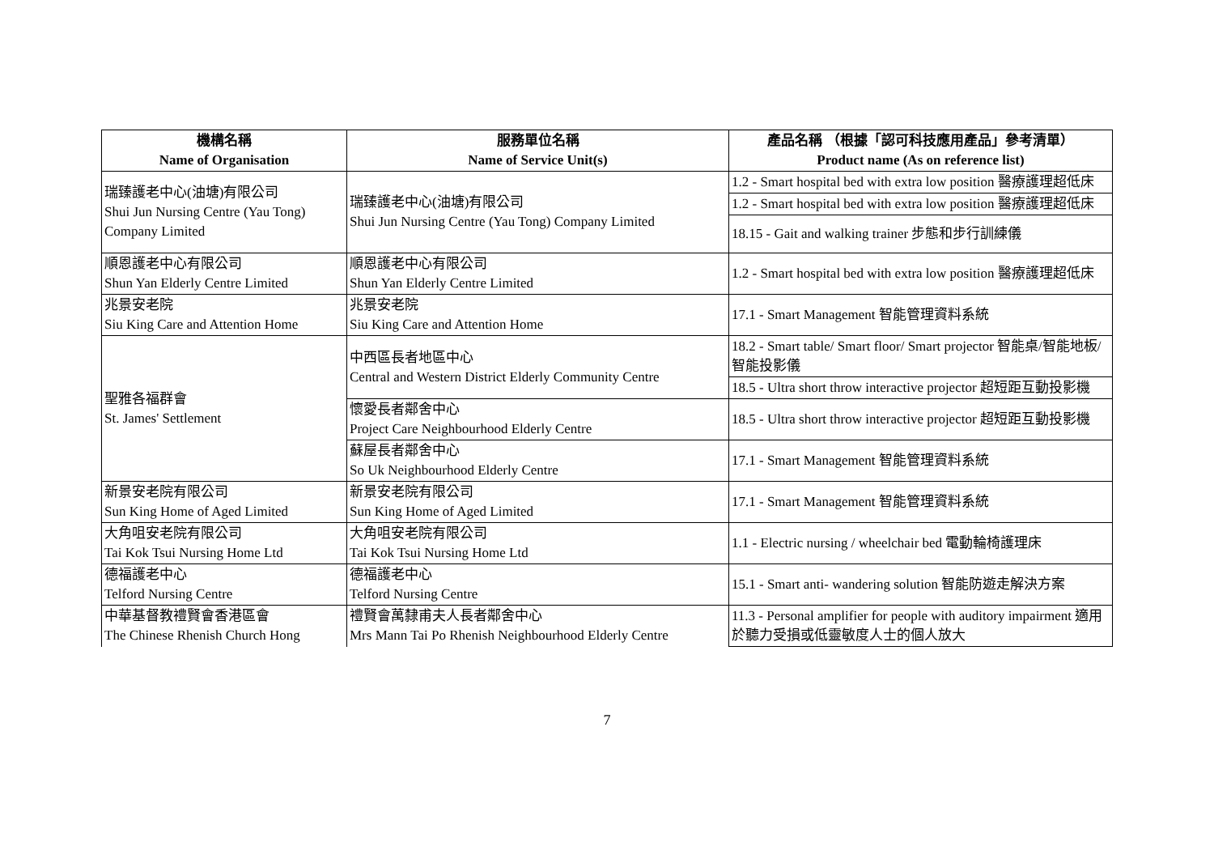| 機構名稱 Name of Organisation | 服務單位名稱 Name of Service Unit(s) | 產品名稱 （根據「認可科技應用產品」參考清單） Product name (As on reference list) |
| --- | --- | --- |
| 瑞臻護老中心(油塘)有限公司 Shui Jun Nursing Centre (Yau Tong) Company Limited | 瑞臻護老中心(油塘)有限公司 Shui Jun Nursing Centre (Yau Tong) Company Limited | 1.2 - Smart hospital bed with extra low position 醫療護理超低床 |
| | | 1.2 - Smart hospital bed with extra low position 醫療護理超低床 |
| | | 18.15 - Gait and walking trainer 步態和步行訓練儀 |
| 順恩護老中心有限公司 Shun Yan Elderly Centre Limited | 順恩護老中心有限公司 Shun Yan Elderly Centre Limited | 1.2 - Smart hospital bed with extra low position 醫療護理超低床 |
| 兆景安老院 Siu King Care and Attention Home | 兆景安老院 Siu King Care and Attention Home | 17.1 - Smart Management 智能管理資料系統 |
| 聖雅各福群會 St. James' Settlement | 中西區長者地區中心 Central and Western District Elderly Community Centre | 18.2 - Smart table/ Smart floor/ Smart projector 智能桌/智能地板/智能投影儀 |
| | | 18.5 - Ultra short throw interactive projector 超短距互動投影機 |
| | 懷愛長者鄰舍中心 Project Care Neighbourhood Elderly Centre | 18.5 - Ultra short throw interactive projector 超短距互動投影機 |
| | 蘇屋長者鄰舍中心 So Uk Neighbourhood Elderly Centre | 17.1 - Smart Management 智能管理資料系統 |
| 新景安老院有限公司 Sun King Home of Aged Limited | 新景安老院有限公司 Sun King Home of Aged Limited | 17.1 - Smart Management 智能管理資料系統 |
| 大角咀安老院有限公司 Tai Kok Tsui Nursing Home Ltd | 大角咀安老院有限公司 Tai Kok Tsui Nursing Home Ltd | 1.1 - Electric nursing / wheelchair bed 電動輪椅護理床 |
| 德福護老中心 Telford Nursing Centre | 德福護老中心 Telford Nursing Centre | 15.1 - Smart anti- wandering solution 智能防遊走解決方案 |
| 中華基督教禮賢會香港區會 The Chinese Rhenish Church Hong | 禮賢會萬隸甫夫人長者鄰舍中心 Mrs Mann Tai Po Rhenish Neighbourhood Elderly Centre | 11.3 - Personal amplifier for people with auditory impairment 適用於聽力受損或低靈敏度人士的個人放大 |
7